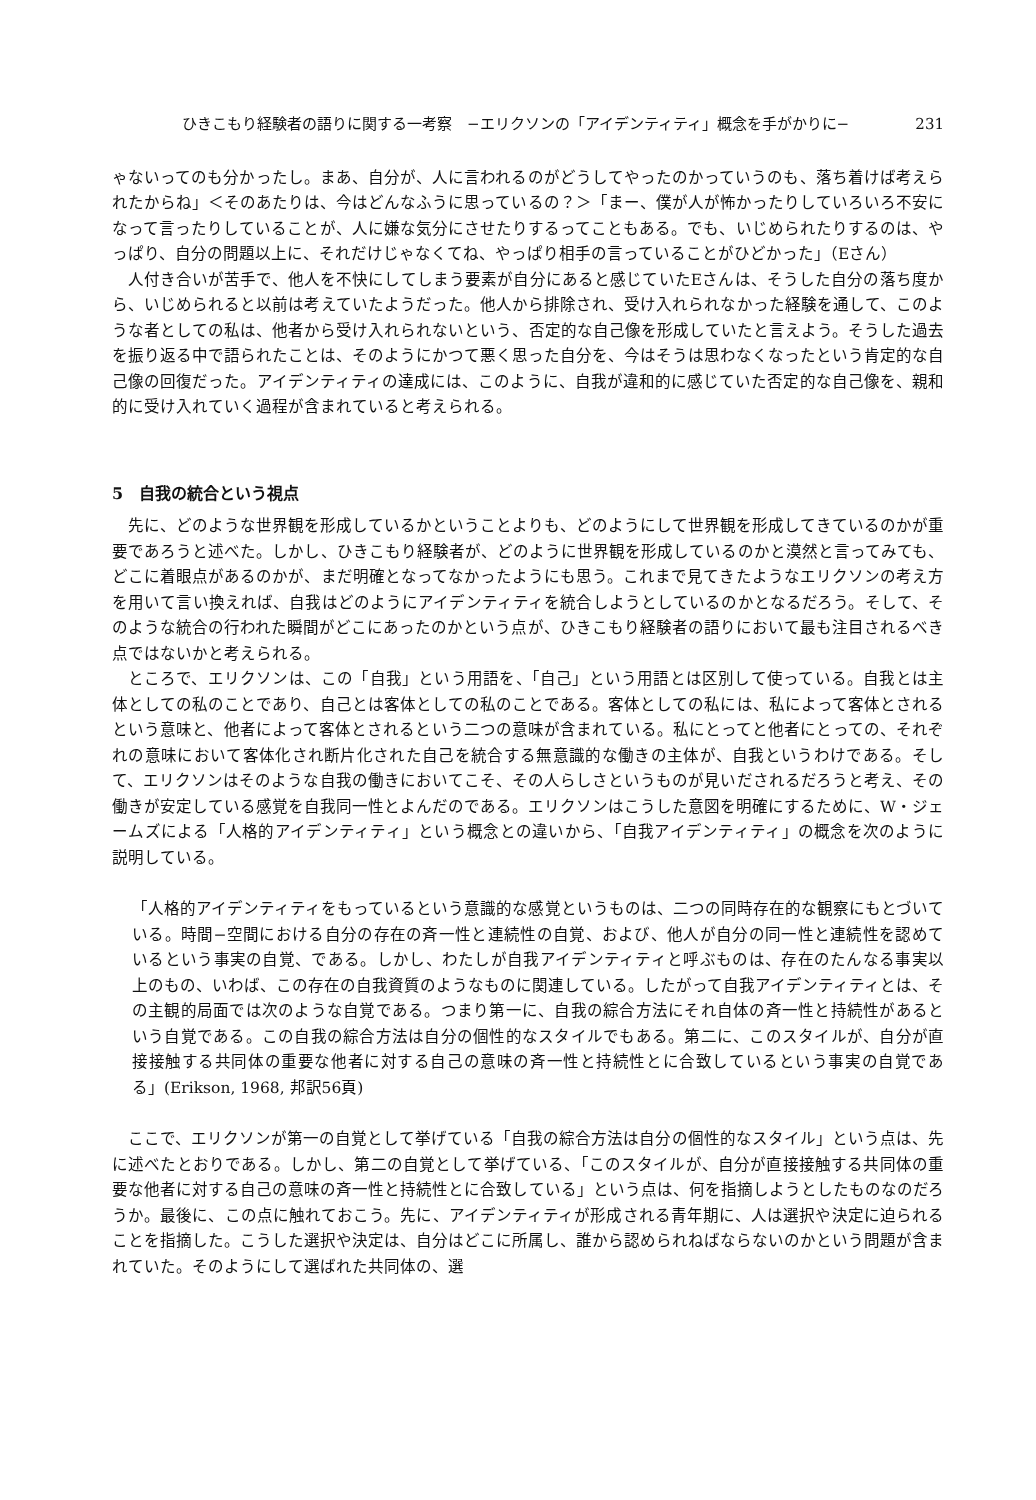ひきこもり経験者の語りに関する一考察　−エリクソンの「アイデンティティ」概念を手がかりに− 231
ゃないってのも分かったし。まあ、自分が、人に言われるのがどうしてやったのかっていうのも、落ち着けば考えられたからね」＜そのあたりは、今はどんなふうに思っているの？＞「まー、僕が人が怖かったりしていろいろ不安になって言ったりしていることが、人に嫌な気分にさせたりするってこともある。でも、いじめられたりするのは、やっぱり、自分の問題以上に、それだけじゃなくてね、やっぱり相手の言っていることがひどかった」（Eさん）
人付き合いが苦手で、他人を不快にしてしまう要素が自分にあると感じていたEさんは、そうした自分の落ち度から、いじめられると以前は考えていたようだった。他人から排除され、受け入れられなかった経験を通して、このような者としての私は、他者から受け入れられないという、否定的な自己像を形成していたと言えよう。そうした過去を振り返る中で語られたことは、そのようにかつて悪く思った自分を、今はそうは思わなくなったという肯定的な自己像の回復だった。アイデンティティの達成には、このように、自我が違和的に感じていた否定的な自己像を、親和的に受け入れていく過程が含まれていると考えられる。
5　自我の統合という視点
先に、どのような世界観を形成しているかということよりも、どのようにして世界観を形成してきているのかが重要であろうと述べた。しかし、ひきこもり経験者が、どのように世界観を形成しているのかと漠然と言ってみても、どこに着眼点があるのかが、まだ明確となってなかったようにも思う。これまで見てきたようなエリクソンの考え方を用いて言い換えれば、自我はどのようにアイデンティティを統合しようとしているのかとなるだろう。そして、そのような統合の行われた瞬間がどこにあったのかという点が、ひきこもり経験者の語りにおいて最も注目されるべき点ではないかと考えられる。
ところで、エリクソンは、この「自我」という用語を、「自己」という用語とは区別して使っている。自我とは主体としての私のことであり、自己とは客体としての私のことである。客体としての私には、私によって客体とされるという意味と、他者によって客体とされるという二つの意味が含まれている。私にとってと他者にとっての、それぞれの意味において客体化され断片化された自己を統合する無意識的な働きの主体が、自我というわけである。そして、エリクソンはそのような自我の働きにおいてこそ、その人らしさというものが見いだされるだろうと考え、その働きが安定している感覚を自我同一性とよんだのである。エリクソンはこうした意図を明確にするために、W・ジェームズによる「人格的アイデンティティ」という概念との違いから、「自我アイデンティティ」の概念を次のように説明している。
「人格的アイデンティティをもっているという意識的な感覚というものは、二つの同時存在的な観察にもとづいている。時間−空間における自分の存在の斉一性と連続性の自覚、および、他人が自分の同一性と連続性を認めているという事実の自覚、である。しかし、わたしが自我アイデンティティと呼ぶものは、存在のたんなる事実以上のもの、いわば、この存在の自我資質のようなものに関連している。したがって自我アイデンティティとは、その主観的局面では次のような自覚である。つまり第一に、自我の綜合方法にそれ自体の斉一性と持続性があるという自覚である。この自我の綜合方法は自分の個性的なスタイルでもある。第二に、このスタイルが、自分が直接接触する共同体の重要な他者に対する自己の意味の斉一性と持続性とに合致しているという事実の自覚である」(Erikson, 1968, 邦訳56頁)
ここで、エリクソンが第一の自覚として挙げている「自我の綜合方法は自分の個性的なスタイル」という点は、先に述べたとおりである。しかし、第二の自覚として挙げている、「このスタイルが、自分が直接接触する共同体の重要な他者に対する自己の意味の斉一性と持続性とに合致している」という点は、何を指摘しようとしたものなのだろうか。最後に、この点に触れておこう。先に、アイデンティティが形成される青年期に、人は選択や決定に迫られることを指摘した。こうした選択や決定は、自分はどこに所属し、誰から認められねばならないのかという問題が含まれていた。そのようにして選ばれた共同体の、選